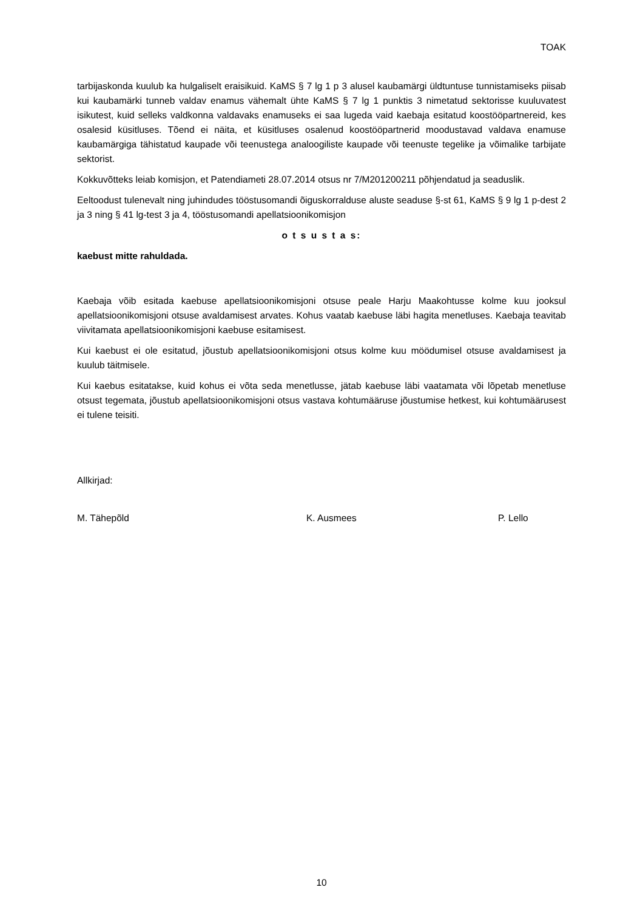TOAK
tarbijaskonda kuulub ka hulgaliselt eraisikuid. KaMS § 7 lg 1 p 3 alusel kaubamärgi üldtuntuse tunnistamiseks piisab kui kaubamärki tunneb valdav enamus vähemalt ühte KaMS § 7 lg 1 punktis 3 nimetatud sektorisse kuuluvatest isikutest, kuid selleks valdkonna valdavaks enamuseks ei saa lugeda vaid kaebaja esitatud koostööpartnereid, kes osalesid küsitluses. Tõend ei näita, et küsitluses osalenud koostööpartnerid moodustavad valdava enamuse kaubamärgiga tähistatud kaupade või teenustega analoogiliste kaupade või teenuste tegelike ja võimalike tarbijate sektorist.
Kokkuvõtteks leiab komisjon, et Patendiameti 28.07.2014 otsus nr 7/M201200211 põhjendatud ja seaduslik.
Eeltoodust tulenevalt ning juhindudes tööstusomandi õiguskorralduse aluste seaduse §-st 61, KaMS § 9 lg 1 p-dest 2 ja 3 ning § 41 lg-test 3 ja 4, tööstusomandi apellatsioonikomisjon
o t s u s t a s:
kaebust mitte rahuldada.
Kaebaja võib esitada kaebuse apellatsioonikomisjoni otsuse peale Harju Maakohtusse kolme kuu jooksul apellatsioonikomisjoni otsuse avaldamisest arvates. Kohus vaatab kaebuse läbi hagita menetluses. Kaebaja teavitab viivitamata apellatsioonikomisjoni kaebuse esitamisest.
Kui kaebust ei ole esitatud, jõustub apellatsioonikomisjoni otsus kolme kuu möödumisel otsuse avaldamisest ja kuulub täitmisele.
Kui kaebus esitatakse, kuid kohus ei võta seda menetlusse, jätab kaebuse läbi vaatamata või lõpetab menetluse otsust tegemata, jõustub apellatsioonikomisjoni otsus vastava kohtumääruse jõustumise hetkest, kui kohtumäärusest ei tulene teisiti.
Allkirjad:
M. Tähepõld K. Ausmees P. Lello
10